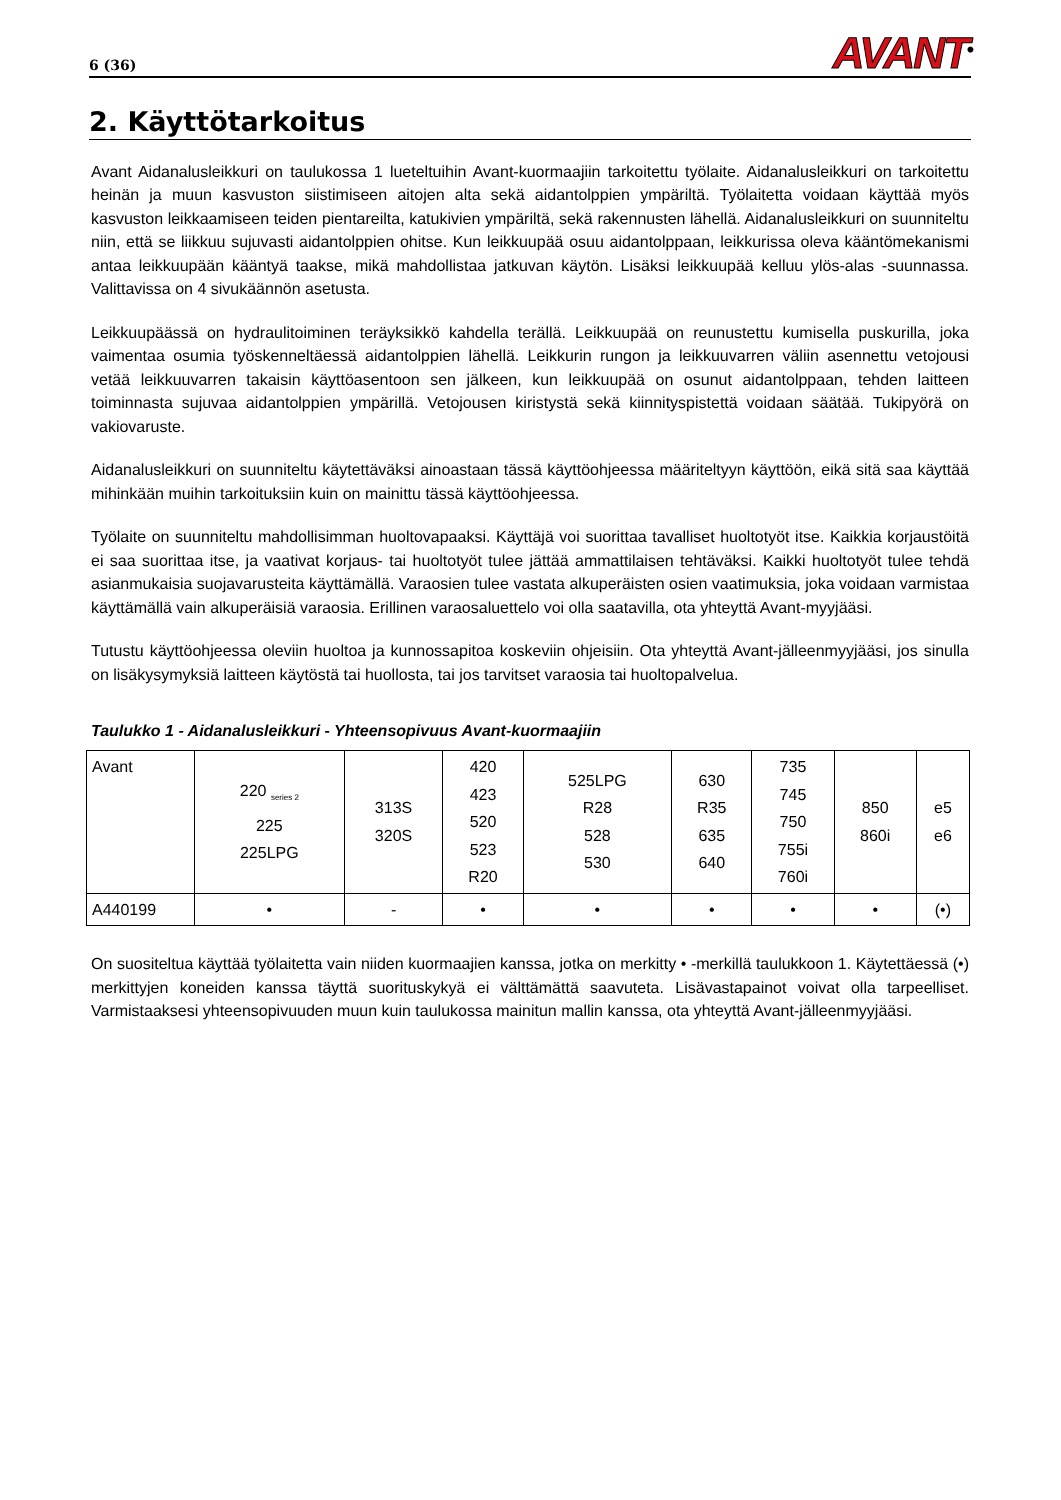6 (36) AVANT<sup>®</sup>
2. Käyttötarkoitus
Avant Aidanalusleikkuri on taulukossa 1 lueteltuihin Avant-kuormaajiin tarkoitettu työlaite. Aidanalusleikkuri on tarkoitettu heinän ja muun kasvuston siistimiseen aitojen alta sekä aidantolppien ympäriltä. Työlaitetta voidaan käyttää myös kasvuston leikkaamiseen teiden pientareilta, katukivien ympäriltä, sekä rakennusten lähellä. Aidanalusleikkuri on suunniteltu niin, että se liikkuu sujuvasti aidantolppien ohitse. Kun leikkuupää osuu aidantolppaan, leikkurissa oleva kääntömekanismi antaa leikkuupään kääntyä taakse, mikä mahdollistaa jatkuvan käytön. Lisäksi leikkuupää kelluu ylös-alas -suunnassa. Valittavissa on 4 sivukäännön asetusta.
Leikkuupäässä on hydraulitoiminen teräyksikkö kahdella terällä. Leikkuupää on reunustettu kumisella puskurilla, joka vaimentaa osumia työskenneltäessä aidantolppien lähellä. Leikkurin rungon ja leikkuuvarren väliin asennettu vetojousi vetää leikkuuvarren takaisin käyttöasentoon sen jälkeen, kun leikkuupää on osunut aidantolppaan, tehden laitteen toiminnasta sujuvaa aidantolppien ympärillä. Vetojousen kiristystä sekä kiinnityspistettä voidaan säätää. Tukipyörä on vakiovaruste.
Aidanalusleikkuri on suunniteltu käytettäväksi ainoastaan tässä käyttöohjeessa määriteltyyn käyttöön, eikä sitä saa käyttää mihinkään muihin tarkoituksiin kuin on mainittu tässä käyttöohjeessa.
Työlaite on suunniteltu mahdollisimman huoltovapaaksi. Käyttäjä voi suorittaa tavalliset huoltotyöt itse. Kaikkia korjaustöitä ei saa suorittaa itse, ja vaativat korjaus- tai huoltotyöt tulee jättää ammattilaisen tehtäväksi. Kaikki huoltotyöt tulee tehdä asianmukaisia suojavarusteita käyttämällä. Varaosien tulee vastata alkuperäisten osien vaatimuksia, joka voidaan varmistaa käyttämällä vain alkuperäisiä varaosia. Erillinen varaosaluettelo voi olla saatavilla, ota yhteyttä Avant-myyjääsi.
Tutustu käyttöohjeessa oleviin huoltoa ja kunnossapitoa koskeviin ohjeisiin. Ota yhteyttä Avant-jälleenmyyjääsi, jos sinulla on lisäkysymyksiä laitteen käytöstä tai huollosta, tai jos tarvitset varaosia tai huoltopalvelua.
Taulukko 1 - Aidanalusleikkuri - Yhteensopivuus Avant-kuormaajiin
| Avant | 220 <sub>series 2</sub> 225 225LPG | 313S 320S | 420 423 520 523 R20 | 525LPG R28 528 530 | 630 R35 635 640 | 735 745 750 755i 760i | 850 860i | e5 e6 |
| A440199 | • | - | • | • | • | • | • | (•) |
On suositeltua käyttää työlaitetta vain niiden kuormaajien kanssa, jotka on merkitty • -merkillä taulukkoon 1. Käytettäessä (•) merkittyjen koneiden kanssa täyttä suorituskykyä ei välttämättä saavuteta. Lisävastapainot voivat olla tarpeelliset. Varmistaaksesi yhteensopivuuden muun kuin taulukossa mainitun mallin kanssa, ota yhteyttä Avant-jälleenmyyjääsi.